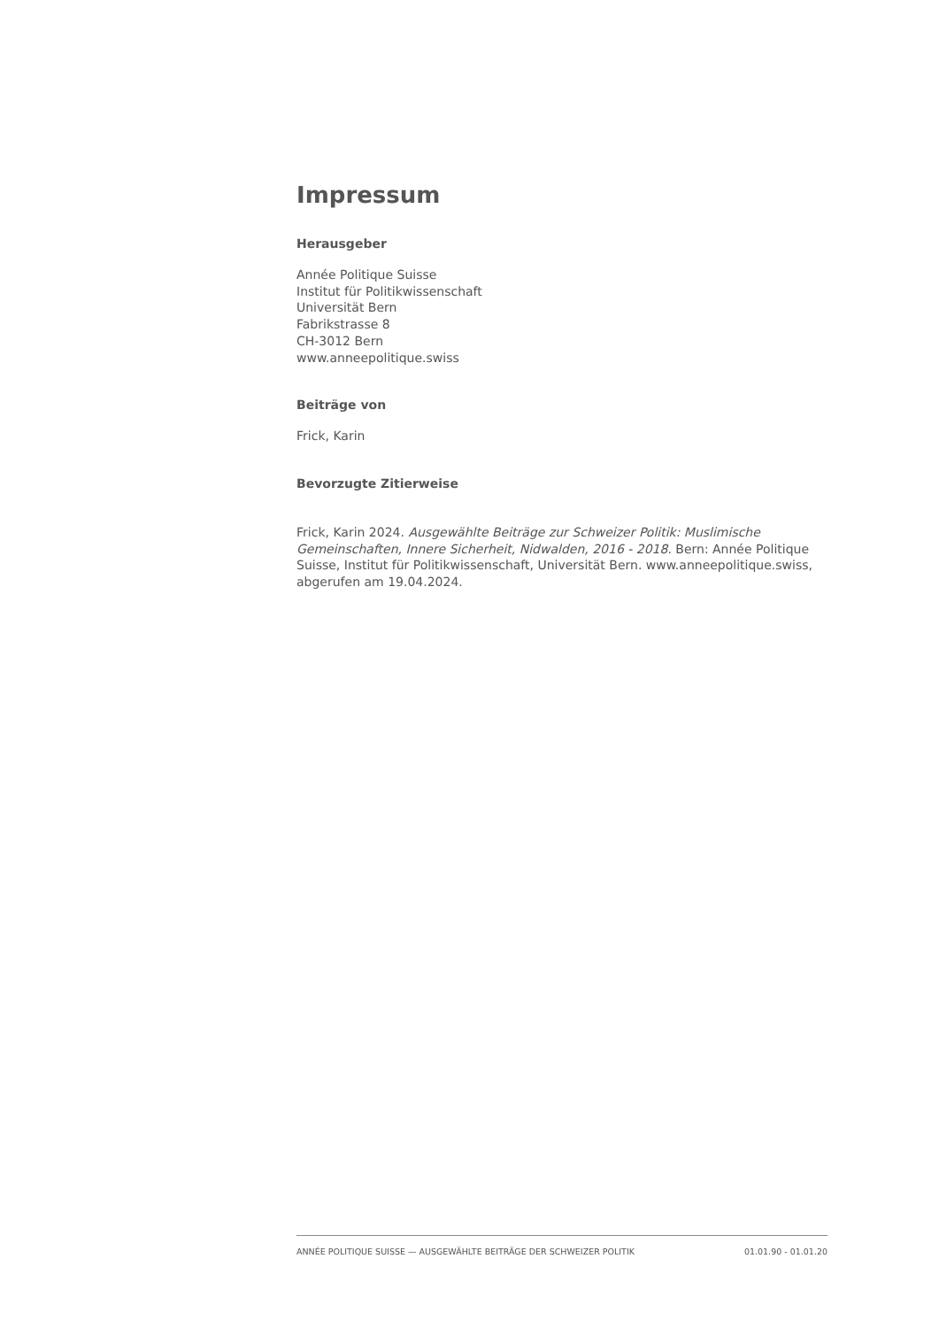Impressum
Herausgeber
Année Politique Suisse
Institut für Politikwissenschaft
Universität Bern
Fabrikstrasse 8
CH-3012 Bern
www.anneepolitique.swiss
Beiträge von
Frick, Karin
Bevorzugte Zitierweise
Frick, Karin 2024. Ausgewählte Beiträge zur Schweizer Politik: Muslimische Gemeinschaften, Innere Sicherheit, Nidwalden, 2016 - 2018. Bern: Année Politique Suisse, Institut für Politikwissenschaft, Universität Bern. www.anneepolitique.swiss, abgerufen am 19.04.2024.
ANNÉE POLITIQUE SUISSE — AUSGEWÄHLTE BEITRÄGE DER SCHWEIZER POLITIK 01.01.90 - 01.01.20